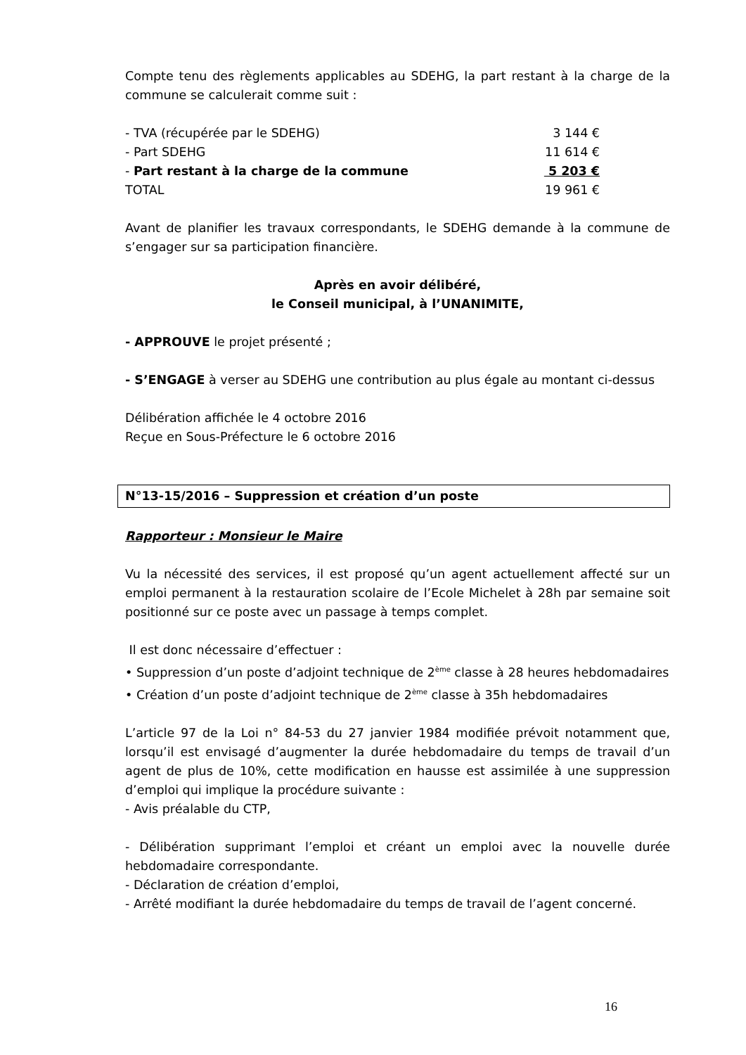Compte tenu des règlements applicables au SDEHG, la part restant à la charge de la commune se calculerait comme suit :
| - TVA (récupérée par le SDEHG) | 3 144 € |
| - Part SDEHG | 11 614 € |
| - Part restant à la charge de la commune | 5 203 € |
| TOTAL | 19 961 € |
Avant de planifier les travaux correspondants, le SDEHG demande à la commune de s’engager sur sa participation financière.
Après en avoir délibéré,
le Conseil municipal, à l’UNANIMITE,
- APPROUVE le projet présenté ;
- S’ENGAGE à verser au SDEHG une contribution au plus égale au montant ci-dessus
Délibération affichée le 4 octobre 2016
Reçue en Sous-Préfecture le 6 octobre 2016
N°13-15/2016 – Suppression et création d’un poste
Rapporteur : Monsieur le Maire
Vu la nécessité des services, il est proposé qu’un agent actuellement affecté sur un emploi permanent à la restauration scolaire de l’Ecole Michelet à 28h par semaine soit positionné sur ce poste avec un passage à temps complet.
Il est donc nécessaire d’effectuer :
• Suppression d’un poste d’adjoint technique de 2<sup>ème</sup> classe à 28 heures hebdomadaires
• Création d’un poste d’adjoint technique de 2<sup>ème</sup> classe à 35h hebdomadaires
L’article 97 de la Loi n° 84-53 du 27 janvier 1984 modifiée prévoit notamment que, lorsqu’il est envisagé d’augmenter la durée hebdomadaire du temps de travail d’un agent de plus de 10%, cette modification en hausse est assimilée à une suppression d’emploi qui implique la procédure suivante :
- Avis préalable du CTP,
- Délibération supprimant l’emploi et créant un emploi avec la nouvelle durée hebdomadaire correspondante.
- Déclaration de création d’emploi,
- Arrêté modifiant la durée hebdomadaire du temps de travail de l’agent concerné.
16